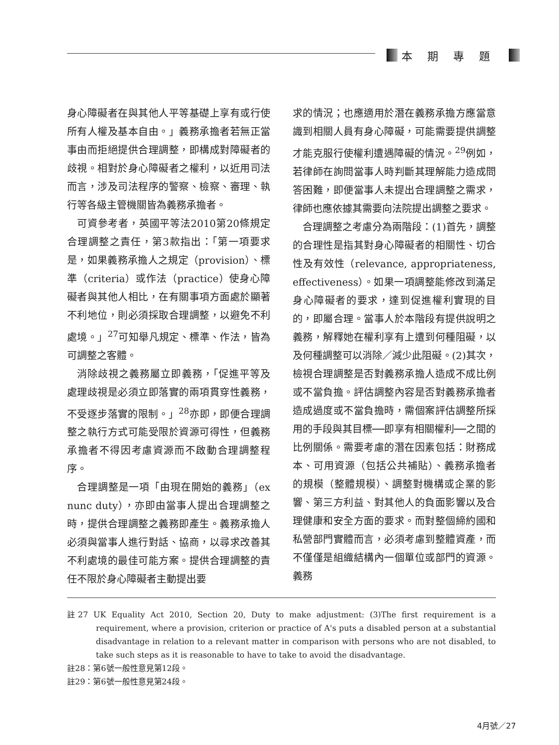本期專題
身心障礙者在與其他人平等基礎上享有或行使所有人權及基本自由。」義務承擔者若無正當事由而拒絕提供合理調整，即構成對障礙者的歧視。相對於身心障礙者之權利，以近用司法而言，涉及司法程序的警察、檢察、審理、執行等各級主管機關皆為義務承擔者。
可資參考者，英國平等法2010第20條規定合理調整之責任，第3款指出：「第一項要求是，如果義務承擔人之規定（provision）、標準（criteria）或作法（practice）使身心障礙者與其他人相比，在有關事項方面處於顯著不利地位，則必須採取合理調整，以避免不利處境。」<sup>27</sup>可知舉凡規定、標準、作法，皆為可調整之客體。
消除歧視之義務屬立即義務，「促進平等及處理歧視是必須立即落實的兩項貫穿性義務，不受逐步落實的限制。」<sup>28</sup>亦即，即便合理調整之執行方式可能受限於資源可得性，但義務承擔者不得因考慮資源而不啟動合理調整程序。
合理調整是一項「由現在開始的義務」（ex nunc duty），亦即由當事人提出合理調整之時，提供合理調整之義務即產生。義務承擔人必須與當事人進行對話、協商，以尋求改善其不利處境的最佳可能方案。提供合理調整的責任不限於身心障礙者主動提出要
求的情況；也應適用於潛在義務承擔方應當意識到相關人員有身心障礙，可能需要提供調整才能克服行使權利遭遇障礙的情況。<sup>29</sup>例如，若律師在詢問當事人時判斷其理解能力造成問答困難，即便當事人未提出合理調整之需求，律師也應依據其需要向法院提出調整之要求。
合理調整之考慮分為兩階段：(1)首先，調整的合理性是指其對身心障礙者的相關性、切合性及有效性（relevance, appropriateness, effectiveness）。如果一項調整能修改到滿足身心障礙者的要求，達到促進權利實現的目的，即屬合理。當事人於本階段有提供說明之義務，解釋她在權利享有上遭到何種阻礙，以及何種調整可以消除／減少此阻礙。(2)其次，檢視合理調整是否對義務承擔人造成不成比例或不當負擔。評估調整內容是否對義務承擔者造成過度或不當負擔時，需個案評估調整所採用的手段與其目標──即享有相關權利──之間的比例關係。需要考慮的潛在因素包括：財務成本、可用資源（包括公共補貼）、義務承擔者的規模（整體規模）、調整對機構或企業的影響、第三方利益、對其他人的負面影響以及合理健康和安全方面的要求。而對整個締約國和私營部門實體而言，必須考慮到整體資產，而不僅僅是組織結構內一個單位或部門的資源。義務
註27 UK Equality Act 2010, Section 20, Duty to make adjustment: (3)The first requirement is a requirement, where a provision, criterion or practice of A's puts a disabled person at a substantial disadvantage in relation to a relevant matter in comparison with persons who are not disabled, to take such steps as it is reasonable to have to take to avoid the disadvantage.
註28：第6號一般性意見第12段。
註29：第6號一般性意見第24段。
4月號／27